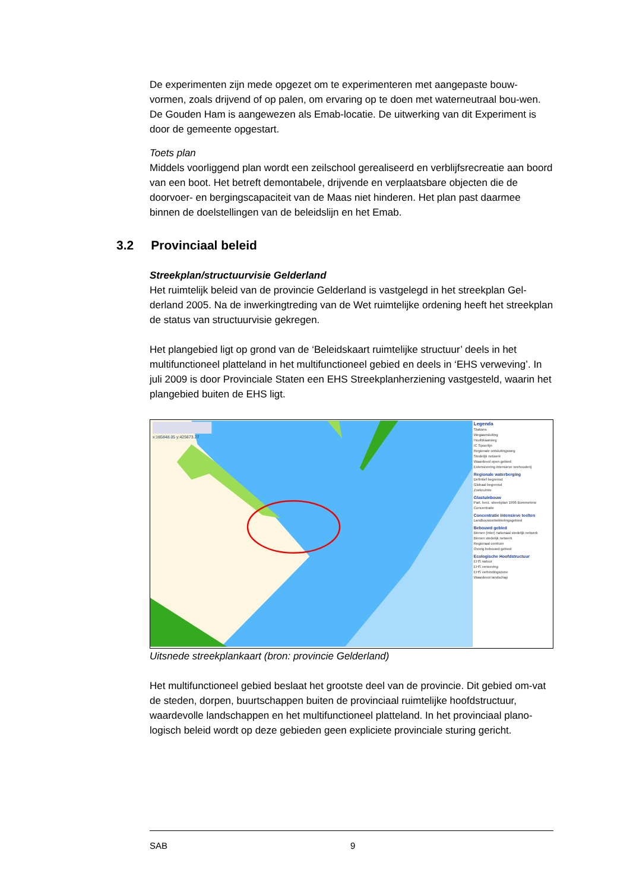De experimenten zijn mede opgezet om te experimenteren met aangepaste bouw-vormen, zoals drijvend of op palen, om ervaring op te doen met waterneutraal bou-wen.
De Gouden Ham is aangewezen als Emab-locatie. De uitwerking van dit Experiment is door de gemeente opgestart.
Toets plan
Middels voorliggend plan wordt een zeilschool gerealiseerd en verblijfsrecreatie aan boord van een boot. Het betreft demontabele, drijvende en verplaatsbare objecten die de doorvoer- en bergingscapaciteit van de Maas niet hinderen. Het plan past daarmee binnen de doelstellingen van de beleidslijn en het Emab.
3.2 Provinciaal beleid
Streekplan/structuurvisie Gelderland
Het ruimtelijk beleid van de provincie Gelderland is vastgelegd in het streekplan Gel-derland 2005. Na de inwerkingtreding van de Wet ruimtelijke ordening heeft het streekplan de status van structuurvisie gekregen.
Het plangebied ligt op grond van de ‘Beleidskaart ruimtelijke structuur’ deels in het multifunctioneel platteland in het multifunctioneel gebied en deels in ‘EHS verweving’. In juli 2009 is door Provinciale Staten een EHS Streekplanherziening vastgesteld, waarin het plangebied buiten de EHS ligt.
x:165848.05 y:425673.27
Legenda
Stations
Wegaansluiting
Hoofdvaarweg
IC Spoorlijn
Regionale ontsluitingsweg
Stedelijk netwerk
Waardevol open gebied
Extensivering intensieve veehouderij
Regionale waterberging
Defintief begrensd
Globaal begrensd
Zoekruimte
Glastuinbouw
Part. herz. streekplan 1996 Bommelerw
Concentratie
Concentratie intensieve teelten
Landbouwontwikkelingsgebied
Bebouwd gebied
Binnen (inter) nationaal stedelijk netwerk
Binnen stedelijk netwerk
Regionaal centrum
Overig bebouwd gebied
Ecologische Hoofdstructuur
EHS natuur
EHS verweving
EHS verbindingszone
Waardevol landschap
Uitsnede streekplankaart (bron: provincie Gelderland)
Het multifunctioneel gebied beslaat het grootste deel van de provincie. Dit gebied om-vat de steden, dorpen, buurtschappen buiten de provinciaal ruimtelijke hoofdstructuur, waardevolle landschappen en het multifunctioneel platteland. In het provinciaal plano-logisch beleid wordt op deze gebieden geen expliciete provinciale sturing gericht.
SAB 9